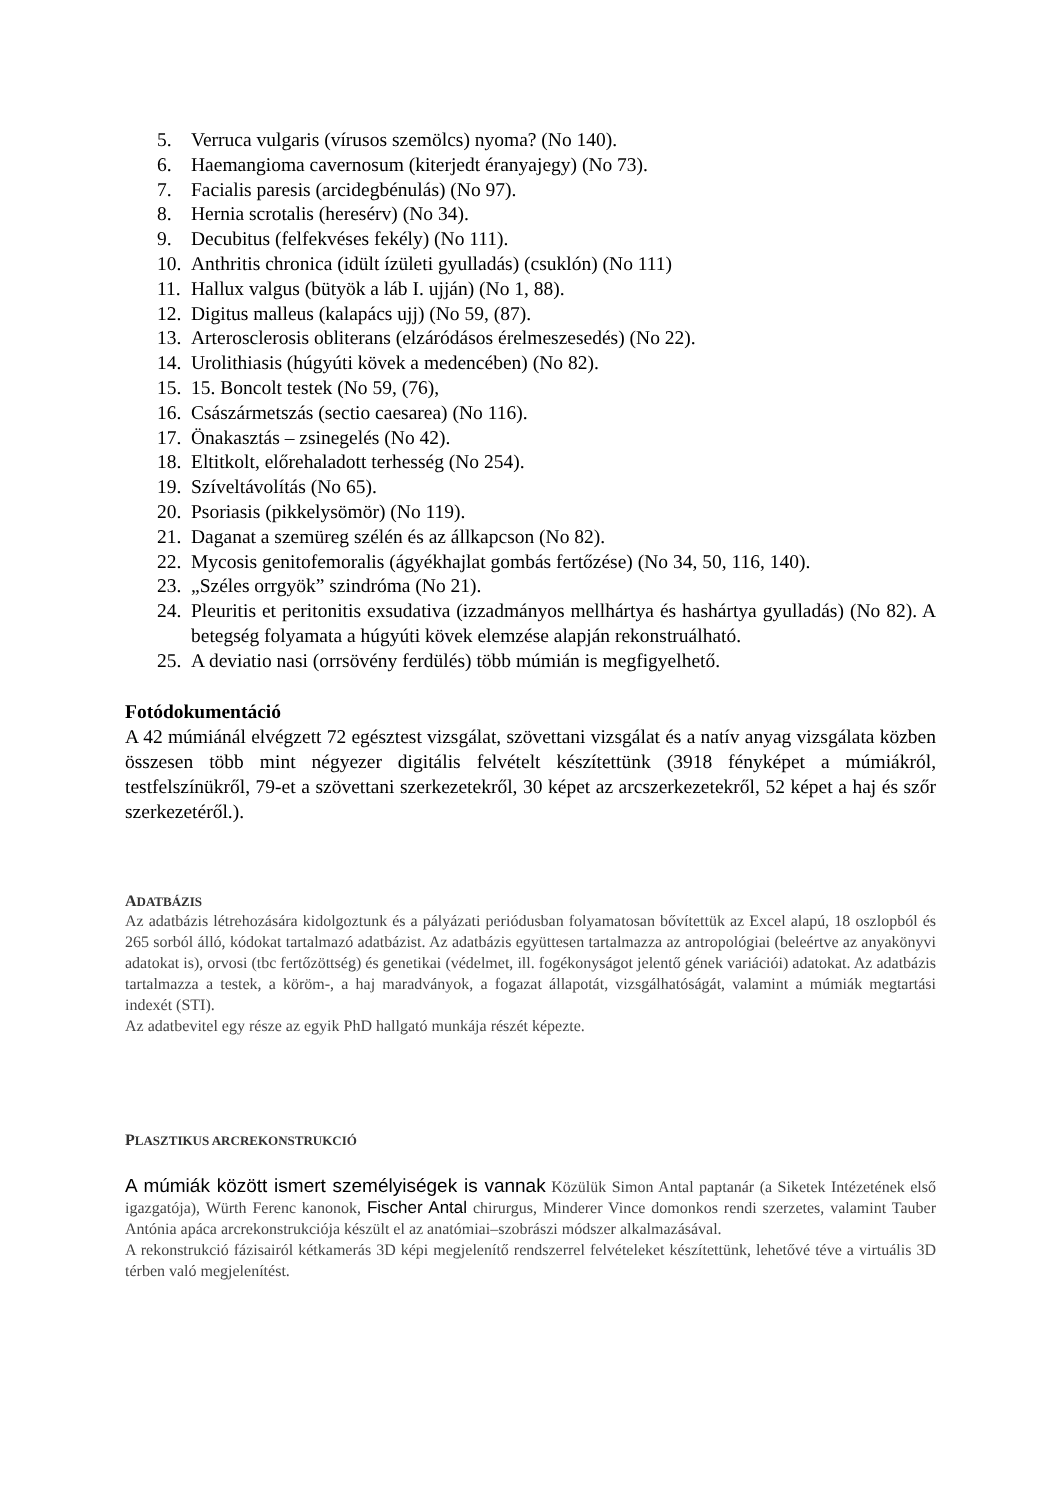5. Verruca vulgaris (vírusos szemölcs) nyoma? (No 140).
6. Haemangioma cavernosum (kiterjedt éranyajegy) (No 73).
7. Facialis paresis (arcidegbénulás) (No 97).
8. Hernia scrotalis (heresérv) (No 34).
9. Decubitus (felfekvéses fekély) (No 111).
10. Anthritis chronica (idült ízületi gyulladás) (csuklón) (No 111)
11. Hallux valgus (bütyök a láb I. ujján) (No 1, 88).
12. Digitus malleus (kalapács ujj) (No 59, (87).
13. Arterosclerosis obliterans (elzáródásos érelmeszesedés) (No 22).
14. Urolithiasis (húgyúti kövek a medencében) (No 82).
15. 15. Boncolt testek (No 59, (76),
16. Császármetszás (sectio caesarea) (No 116).
17. Önakasztás – zsinegelés (No 42).
18. Eltitkolt, előrehaladott terhesség (No 254).
19. Szíveltávolítás (No 65).
20. Psoriasis (pikkelysömör) (No 119).
21. Daganat a szemüreg szélén és az állkapcson (No 82).
22. Mycosis genitofemoralis (ágyékhajlat gombás fertőzése) (No 34, 50, 116, 140).
23. „Széles orrgyök” szindróma (No 21).
24. Pleuritis et peritonitis exsudativa (izzadmányos mellhártya és hashártya gyulladás) (No 82). A betegség folyamata a húgyúti kövek elemzése alapján rekonstruálható.
25. A deviatio nasi (orrsövény ferdülés) több múmián is megfigyelhető.
Fotódokumentáció
A 42 múmiánál elvégzett 72 egésztest vizsgálat, szövettani vizsgálat és a natív anyag vizsgálata közben összesen több mint négyezer digitális felvételt készítettünk (3918 fényképet a múmiákról, testfelszínükről, 79-et a szövettani szerkezetekről, 30 képet az arcszerkezetekről, 52 képet a haj és szőr szerkezetéről.).
ADATBÁZIS
Az adatbázis létrehozására kidolgoztunk és a pályázati periódusban folyamatosan bővítettük az Excel alapú, 18 oszlopból és 265 sorból álló, kódokat tartalmazó adatbázist. Az adatbázis együttesen tartalmazza az antropológiai (beleértve az anyakönyvi adatokat is), orvosi (tbc fertőzöttség) és genetikai (védelmet, ill. fogékonyságot jelentő gének variációi) adatokat. Az adatbázis tartalmazza a testek, a köröm-, a haj maradványok, a fogazat állapotát, vizsgálhatóságát, valamint a múmiák megtartási indexét (STI).
Az adatbevitel egy része az egyik PhD hallgató munkája részét képezte.
PLASZTIKUS ARCREKONSTRUKCIÓ
A múmiák között ismert személyiségek is vannak Közülük Simon Antal paptanár (a Siketek Intézetének első igazgatója), Würth Ferenc kanonok, Fischer Antal chirurgus, Minderer Vince domonkos rendi szerzetes, valamint Tauber Antónia apáca arcrekonstrukciója készült el az anatómiai–szobrászi módszer alkalmazásával.
A rekonstrukció fázisairól kétkamerás 3D képi megjelenítő rendszerrel felvételeket készítettünk, lehetővé téve a virtuális 3D térben való megjelenítést.